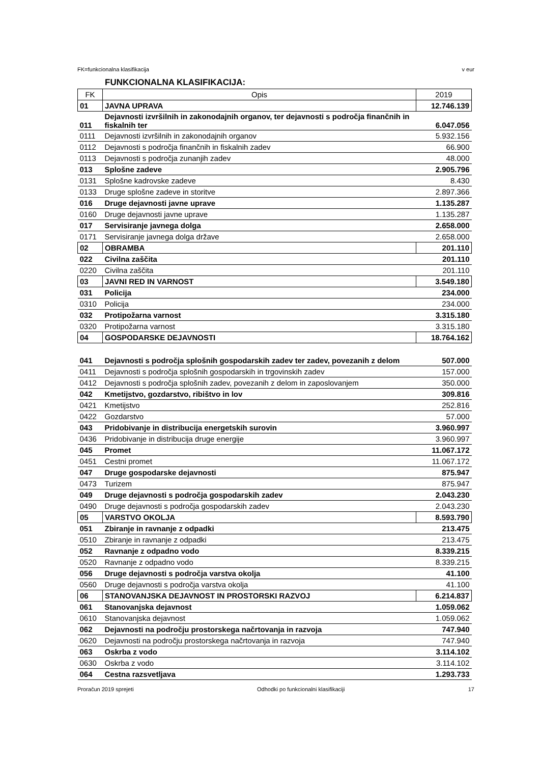FK=funkcionalna klasifikacija v eur
FUNKCIONALNA KLASIFIKACIJA:
| FK | Opis | 2019 |
| --- | --- | --- |
| 01 | JAVNA UPRAVA | 12.746.139 |
| 011 | Dejavnosti izvršilnih in zakonodajnih organov, ter dejavnosti s področja finančnih in fiskalnih ter | 6.047.056 |
| 0111 | Dejavnosti izvršilnih in zakonodajnih organov | 5.932.156 |
| 0112 | Dejavnosti s področja finančnih in fiskalnih zadev | 66.900 |
| 0113 | Dejavnosti s področja zunanjih zadev | 48.000 |
| 013 | Splošne zadeve | 2.905.796 |
| 0131 | Splošne kadrovske zadeve | 8.430 |
| 0133 | Druge splošne zadeve in storitve | 2.897.366 |
| 016 | Druge dejavnosti javne uprave | 1.135.287 |
| 0160 | Druge dejavnosti javne uprave | 1.135.287 |
| 017 | Servisiranje javnega dolga | 2.658.000 |
| 0171 | Servisiranje javnega dolga države | 2.658.000 |
| 02 | OBRAMBA | 201.110 |
| 022 | Civilna zaščita | 201.110 |
| 0220 | Civilna zaščita | 201.110 |
| 03 | JAVNI RED IN VARNOST | 3.549.180 |
| 031 | Policija | 234.000 |
| 0310 | Policija | 234.000 |
| 032 | Protipožarna varnost | 3.315.180 |
| 0320 | Protipožarna varnost | 3.315.180 |
| 04 | GOSPODARSKE DEJAVNOSTI | 18.764.162 |
| 041 | Dejavnosti s področja splošnih gospodarskih zadev ter zadev, povezanih z delom | 507.000 |
| 0411 | Dejavnosti s področja splošnih gospodarskih in trgovinskih zadev | 157.000 |
| 0412 | Dejavnosti s področja splošnih zadev, povezanih z delom in zaposlovanjem | 350.000 |
| 042 | Kmetijstvo, gozdarstvo, ribištvo in lov | 309.816 |
| 0421 | Kmetijstvo | 252.816 |
| 0422 | Gozdarstvo | 57.000 |
| 043 | Pridobivanje in distribucija energetskih surovin | 3.960.997 |
| 0436 | Pridobivanje in distribucija druge energije | 3.960.997 |
| 045 | Promet | 11.067.172 |
| 0451 | Cestni promet | 11.067.172 |
| 047 | Druge gospodarske dejavnosti | 875.947 |
| 0473 | Turizem | 875.947 |
| 049 | Druge dejavnosti s področja gospodarskih zadev | 2.043.230 |
| 0490 | Druge dejavnosti s področja gospodarskih zadev | 2.043.230 |
| 05 | VARSTVO OKOLJA | 8.593.790 |
| 051 | Zbiranje in ravnanje z odpadki | 213.475 |
| 0510 | Zbiranje in ravnanje z odpadki | 213.475 |
| 052 | Ravnanje z odpadno vodo | 8.339.215 |
| 0520 | Ravnanje z odpadno vodo | 8.339.215 |
| 056 | Druge dejavnosti s področja varstva okolja | 41.100 |
| 0560 | Druge dejavnosti s področja varstva okolja | 41.100 |
| 06 | STANOVANJSKA DEJAVNOST IN PROSTORSKI RAZVOJ | 6.214.837 |
| 061 | Stanovanjska dejavnost | 1.059.062 |
| 0610 | Stanovanjska dejavnost | 1.059.062 |
| 062 | Dejavnosti na področju prostorskega načrtovanja in razvoja | 747.940 |
| 0620 | Dejavnosti na področju prostorskega načrtovanja in razvoja | 747.940 |
| 063 | Oskrba z vodo | 3.114.102 |
| 0630 | Oskrba z vodo | 3.114.102 |
| 064 | Cestna razsvetljava | 1.293.733 |
Proračun 2019 sprejeti Odhodki po funkcionalni klasifikaciji 17